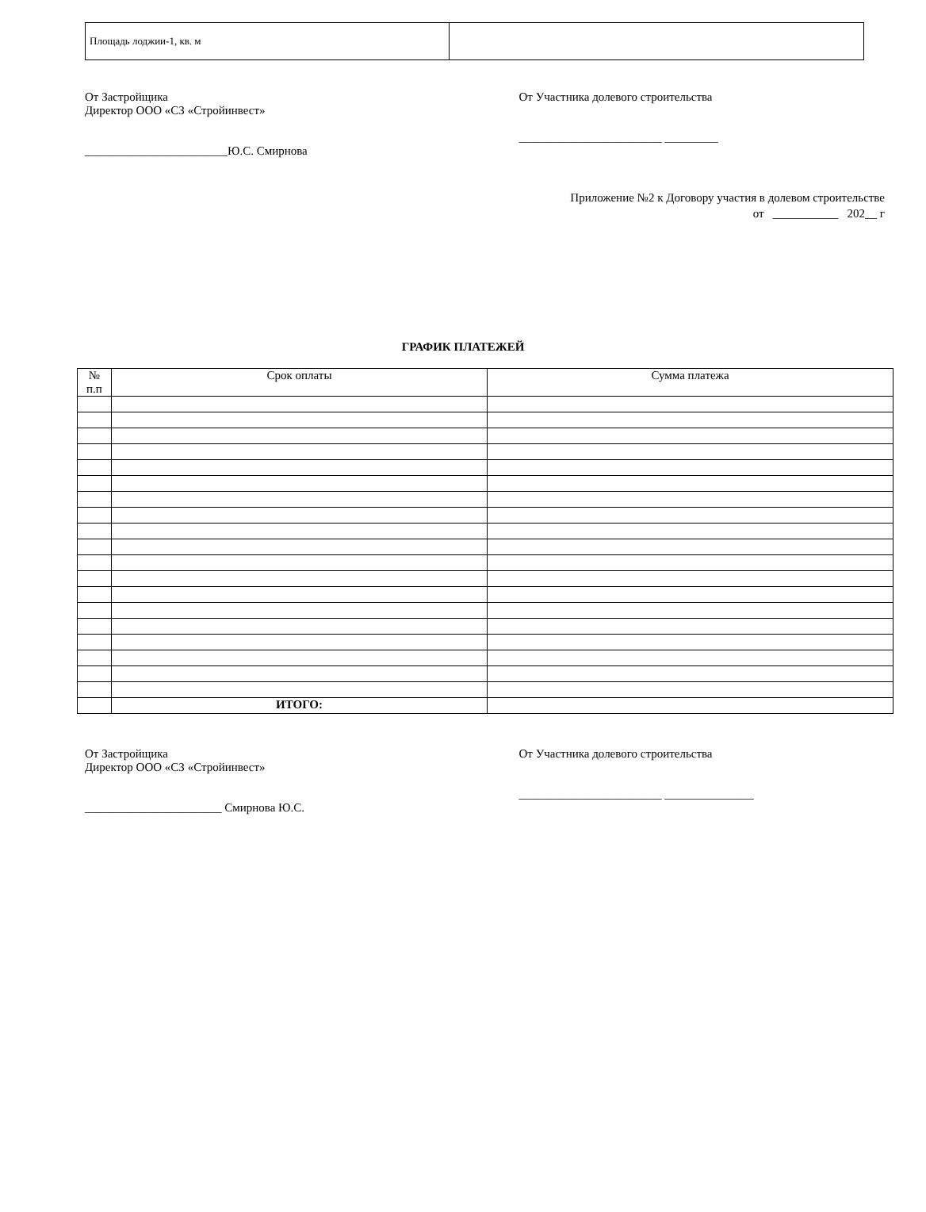| Площадь лоджии-1, кв. м | |
От Застройщика
Директор ООО «СЗ «Стройинвест»
________________________Ю.С. Смирнова
От Участника долевого строительства
________________________ _________
Приложение №2 к Договору участия в долевом строительстве
от ___________ 202__ г
ГРАФИК ПЛАТЕЖЕЙ
| № п.п | Срок оплаты | Сумма платежа |
| --- | --- | --- |
| | ИТОГО: | |
От Застройщика
Директор ООО «СЗ «Стройинвест»
_______________________ Смирнова Ю.С.
От Участника долевого строительства
________________________ _______________